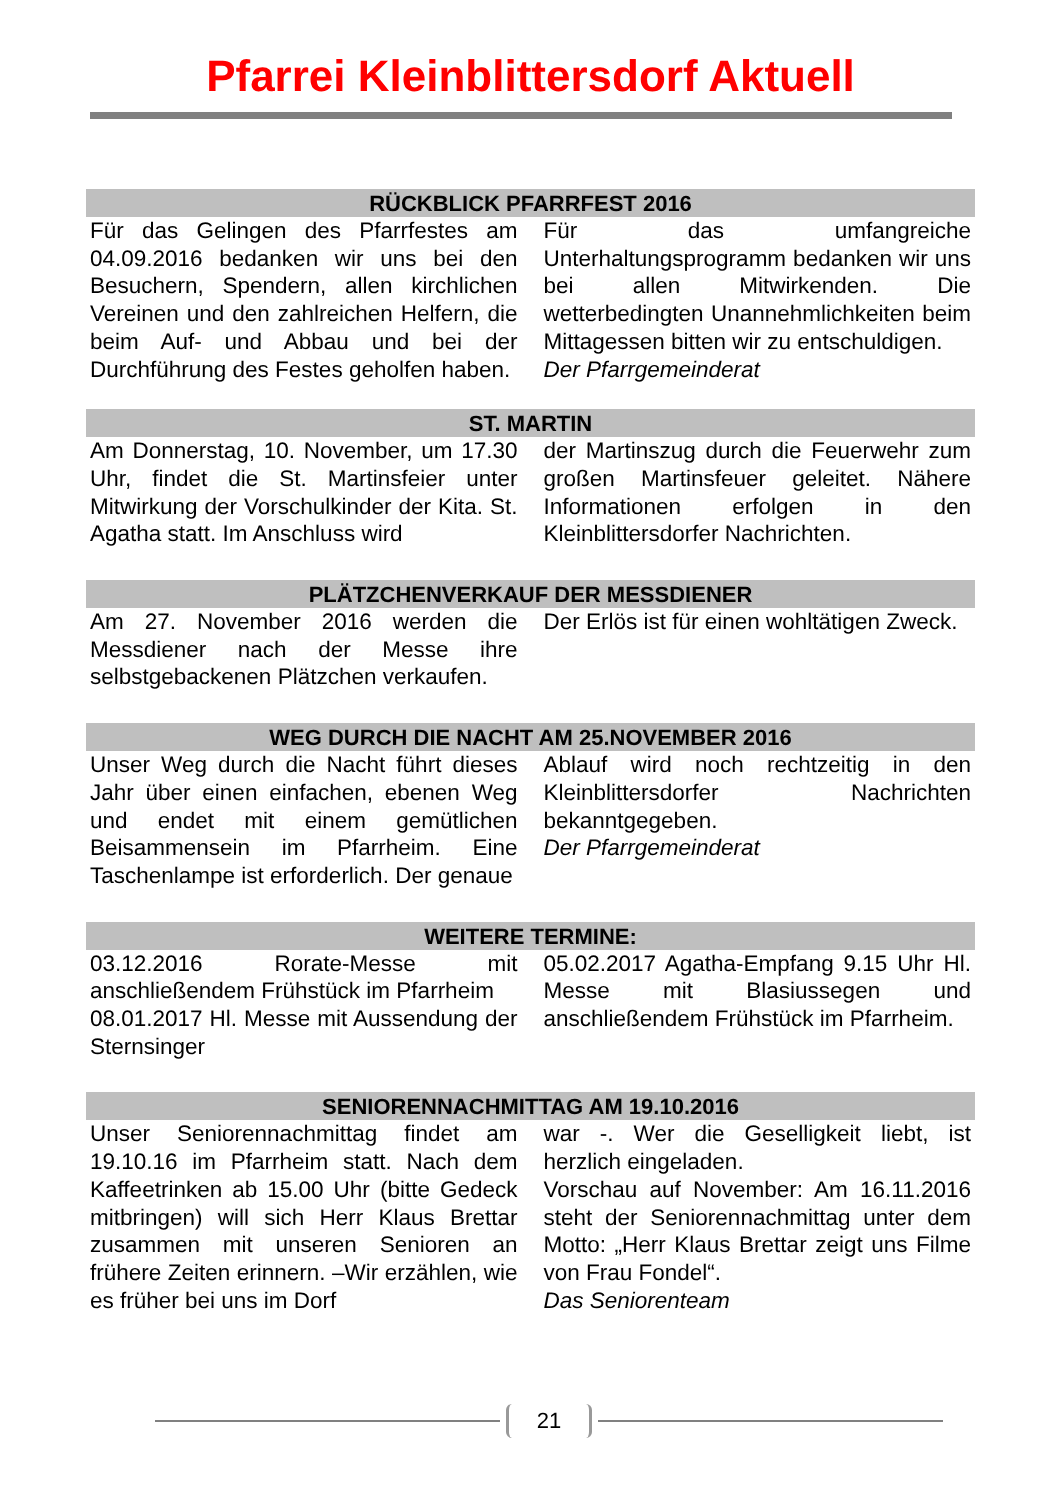Pfarrei Kleinblittersdorf Aktuell
RÜCKBLICK PFARRFEST 2016
Für das Gelingen des Pfarrfestes am 04.09.2016 bedanken wir uns bei den Besuchern, Spendern, allen kirchlichen Vereinen und den zahlreichen Helfern, die beim Auf- und Abbau und bei der Durchführung des Festes geholfen haben.
Für das umfangreiche Unterhaltungsprogramm bedanken wir uns bei allen Mitwirkenden. Die wetterbedingten Unannehmlichkeiten beim Mittagessen bitten wir zu entschuldigen.
Der Pfarrgemeinderat
ST. MARTIN
Am Donnerstag, 10. November, um 17.30 Uhr, findet die St. Martinsfeier unter Mitwirkung der Vorschulkinder der Kita. St. Agatha statt. Im Anschluss wird
der Martinszug durch die Feuerwehr zum großen Martinsfeuer geleitet. Nähere Informationen erfolgen in den Kleinblittersdorfer Nachrichten.
PLÄTZCHENVERKAUF DER MESSDIENER
Am 27. November 2016 werden die Messdiener nach der Messe ihre selbstgebackenen Plätzchen verkaufen.
Der Erlös ist für einen wohltätigen Zweck.
WEG DURCH DIE NACHT AM 25.NOVEMBER 2016
Unser Weg durch die Nacht führt dieses Jahr über einen einfachen, ebenen Weg und endet mit einem gemütlichen Beisammensein im Pfarrheim. Eine Taschenlampe ist erforderlich. Der genaue
Ablauf wird noch rechtzeitig in den Kleinblittersdorfer Nachrichten bekanntgegeben.
Der Pfarrgemeinderat
WEITERE TERMINE:
03.12.2016 Rorate-Messe mit anschließendem Frühstück im Pfarrheim
08.01.2017 Hl. Messe mit Aussendung der Sternsinger
05.02.2017 Agatha-Empfang 9.15 Uhr Hl. Messe mit Blasiussegen und anschließendem Frühstück im Pfarrheim.
SENIORENNACHMITTAG AM 19.10.2016
Unser Seniorennachmittag findet am 19.10.16 im Pfarrheim statt. Nach dem Kaffeetrinken ab 15.00 Uhr (bitte Gedeck mitbringen) will sich Herr Klaus Brettar zusammen mit unseren Senioren an frühere Zeiten erinnern. –Wir erzählen, wie es früher bei uns im Dorf
war -. Wer die Geselligkeit liebt, ist herzlich eingeladen.
Vorschau auf November: Am 16.11.2016 steht der Seniorennachmittag unter dem Motto: „Herr Klaus Brettar zeigt uns Filme von Frau Fondel“.
Das Seniorenteam
21